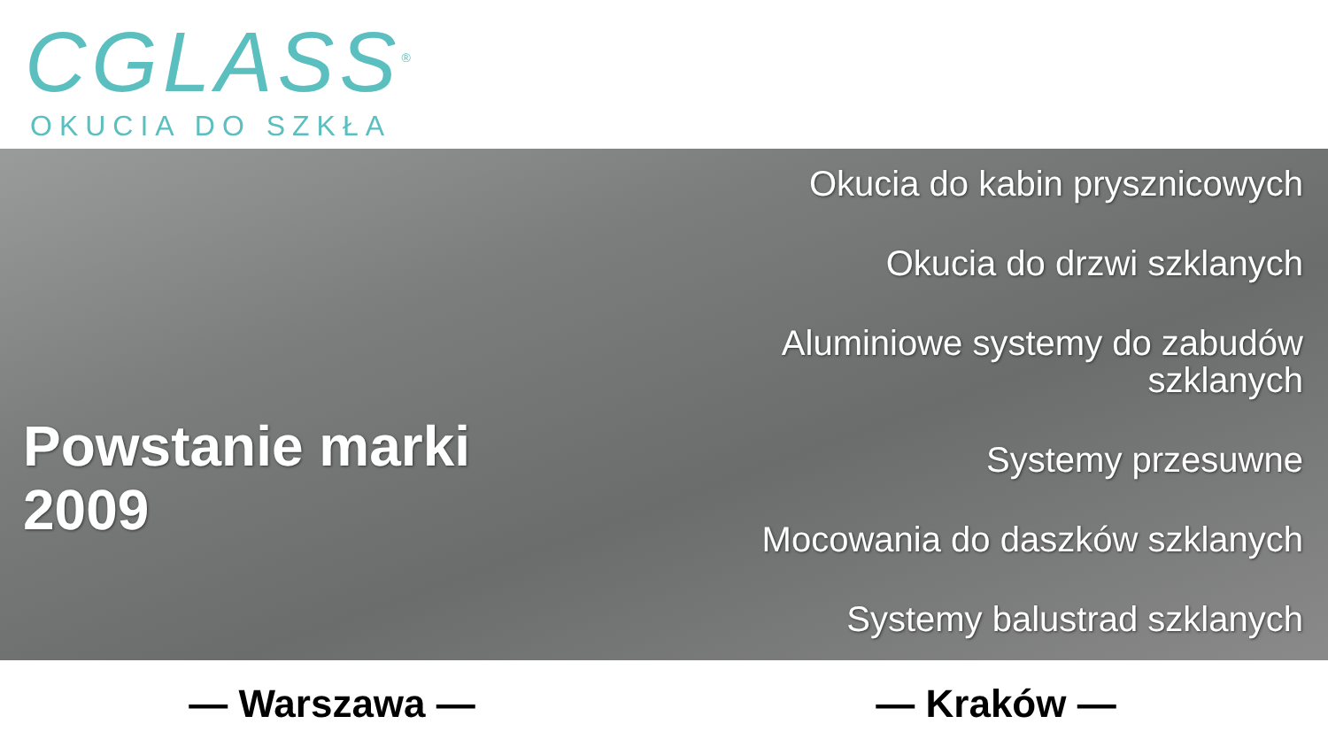CGLASS<sup>®</sup>
OKUCIA DO SZKŁA
Powstanie marki
2009
Okucia do kabin prysznicowych
Okucia do drzwi szklanych
Aluminiowe systemy do zabudów
szklanych
Systemy przesuwne
Mocowania do daszków szklanych
Systemy balustrad szklanych
— Warszawa — — Kraków —